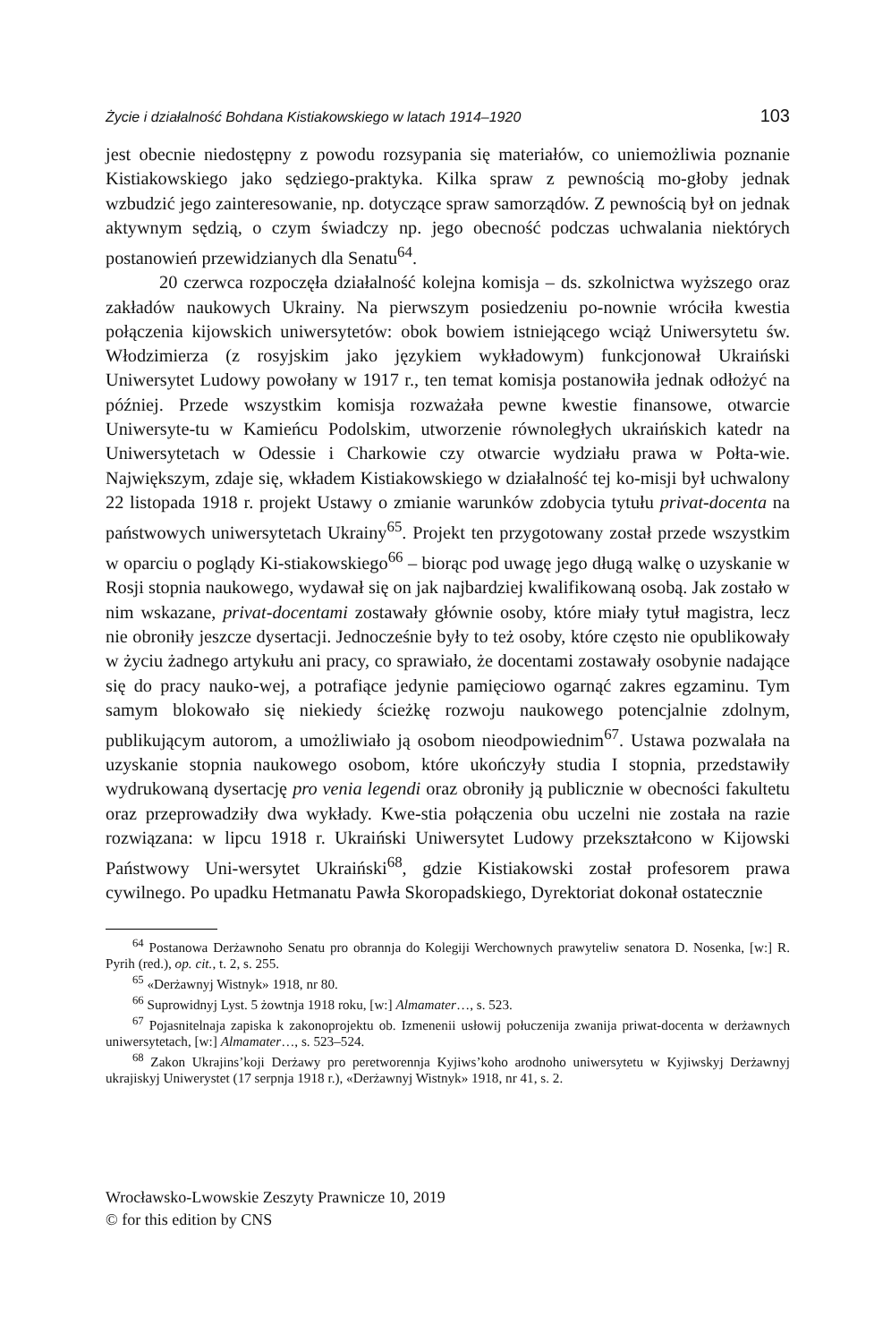Życie i działalność Bohdana Kistiakowskiego w latach 1914–1920 103
jest obecnie niedostępny z powodu rozsypania się materiałów, co uniemożliwia poznanie Kistiakowskiego jako sędziego-praktyka. Kilka spraw z pewnością mo-głoby jednak wzbudzić jego zainteresowanie, np. dotyczące spraw samorządów. Z pewnością był on jednak aktywnym sędzią, o czym świadczy np. jego obecność podczas uchwalania niektórych postanowień przewidzianych dla Senatu<sup>64</sup>.
20 czerwca rozpoczęła działalność kolejna komisja – ds. szkolnictwa wyższego oraz zakładów naukowych Ukrainy. Na pierwszym posiedzeniu po-nownie wróciła kwestia połączenia kijowskich uniwersytetów: obok bowiem istniejącego wciąż Uniwersytetu św. Włodzimierza (z rosyjskim jako językiem wykładowym) funkcjonował Ukraiński Uniwersytet Ludowy powołany w 1917 r., ten temat komisja postanowiła jednak odłożyć na później. Przede wszystkim komisja rozważała pewne kwestie finansowe, otwarcie Uniwersyte-tu w Kamieńcu Podolskim, utworzenie równoległych ukraińskich katedr na Uniwersytetach w Odessie i Charkowie czy otwarcie wydziału prawa w Połta-wie. Największym, zdaje się, wkładem Kistiakowskiego w działalność tej ko-misji był uchwalony 22 listopada 1918 r. projekt Ustawy o zmianie warunków zdobycia tytułu privat-docenta na państwowych uniwersytetach Ukrainy<sup>65</sup>. Projekt ten przygotowany został przede wszystkim w oparciu o poglądy Ki-stiakowskiego<sup>66</sup> – biorąc pod uwagę jego długą walkę o uzyskanie w Rosji stopnia naukowego, wydawał się on jak najbardziej kwalifikowaną osobą. Jak zostało w nim wskazane, privat-docentami zostawały głównie osoby, które miały tytuł magistra, lecz nie obroniły jeszcze dysertacji. Jednocześnie były to też osoby, które często nie opublikowały w życiu żadnego artykułu ani pracy, co sprawiało, że docentami zostawały osobynie nadające się do pracy nauko-wej, a potrafiące jedynie pamięciowo ogarnąć zakres egzaminu. Tym samym blokowało się niekiedy ścieżkę rozwoju naukowego potencjalnie zdolnym, publikującym autorom, a umożliwiało ją osobom nieodpowiednim<sup>67</sup>. Ustawa pozwalała na uzyskanie stopnia naukowego osobom, które ukończyły studia I stopnia, przedstawiły wydrukowaną dysertację pro venia legendi oraz obroniły ją publicznie w obecności fakultetu oraz przeprowadziły dwa wykłady. Kwe-stia połączenia obu uczelni nie została na razie rozwiązana: w lipcu 1918 r. Ukraiński Uniwersytet Ludowy przekształcono w Kijowski Państwowy Uni-wersytet Ukraiński<sup>68</sup>, gdzie Kistiakowski został profesorem prawa cywilnego. Po upadku Hetmanatu Pawła Skoropadskiego, Dyrektoriat dokonał ostatecznie
<sup>64</sup> Postanowa Derżawnoho Senatu pro obrannja do Kolegiji Werchownych prawyteliw senatora D. Nosenka, [w:] R. Pyrih (red.), op. cit., t. 2, s. 255.
<sup>65</sup> «Derżawnyj Wistnyk» 1918, nr 80.
<sup>66</sup> Suprowidnyj Lyst. 5 żowtnja 1918 roku, [w:] Almamater…, s. 523.
<sup>67</sup> Pojasnitelnaja zapiska k zakonoprojektu ob. Izmenenii usłowij połuczenija zwanija priwat-docenta w derżawnych uniwersytetach, [w:] Almamater…, s. 523–524.
<sup>68</sup> Zakon Ukrajins’koji Derżawy pro peretworennja Kyjiws’koho arodnoho uniwersytetu w Kyjiwskyj Derżawnyj ukrajiskyj Uniwerystet (17 serpnja 1918 r.), «Derżawnyj Wistnyk» 1918, nr 41, s. 2.
Wrocławsko-Lwowskie Zeszyty Prawnicze 10, 2019
© for this edition by CNS